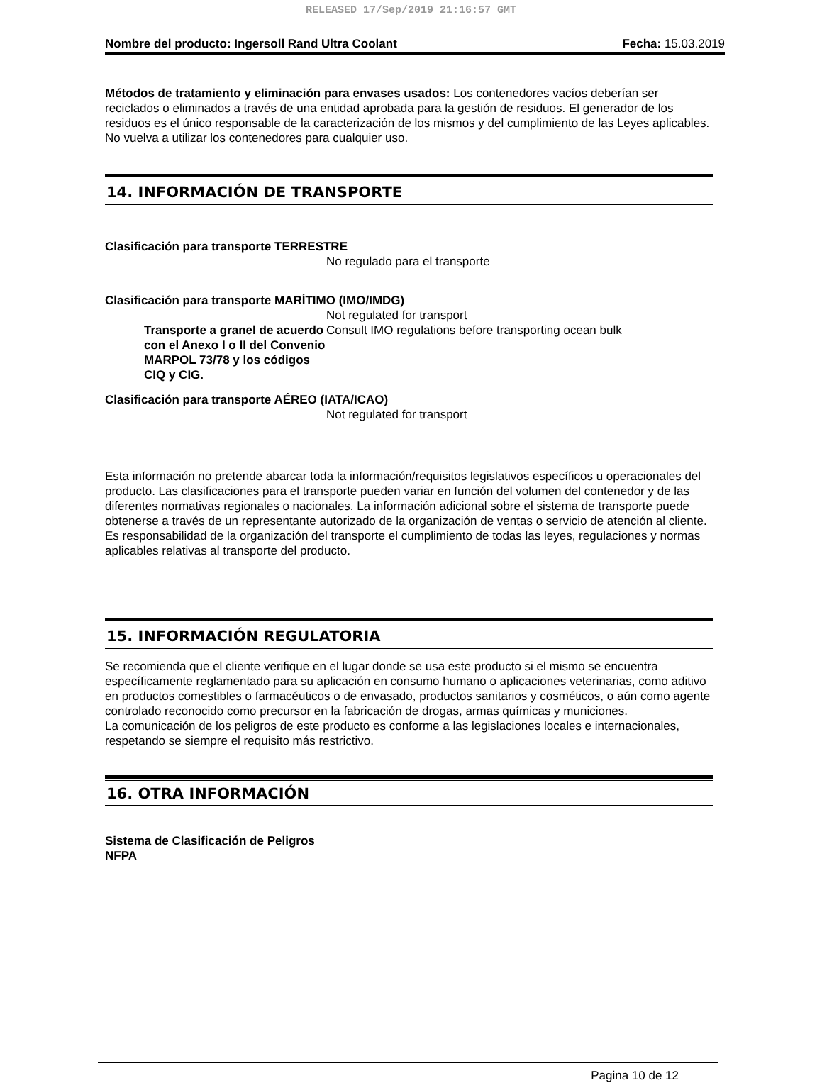RELEASED 17/Sep/2019 21:16:57 GMT
Nombre del producto: Ingersoll Rand Ultra Coolant Fecha: 15.03.2019
Métodos de tratamiento y eliminación para envases usados: Los contenedores vacíos deberían ser reciclados o eliminados a través de una entidad aprobada para la gestión de residuos. El generador de los residuos es el único responsable de la caracterización de los mismos y del cumplimiento de las Leyes aplicables. No vuelva a utilizar los contenedores para cualquier uso.
14. INFORMACIÓN DE TRANSPORTE
Clasificación para transporte TERRESTRE
No regulado para el transporte
Clasificación para transporte MARÍTIMO (IMO/IMDG)
Not regulated for transport
Transporte a granel de acuerdo con el Anexo I o II del Convenio MARPOL 73/78 y los códigos CIQ y CIG.
Consult IMO regulations before transporting ocean bulk
Clasificación para transporte AÉREO (IATA/ICAO)
Not regulated for transport
Esta información no pretende abarcar toda la información/requisitos legislativos específicos u operacionales del producto. Las clasificaciones para el transporte pueden variar en función del volumen del contenedor y de las diferentes normativas regionales o nacionales. La información adicional sobre el sistema de transporte puede obtenerse a través de un representante autorizado de la organización de ventas o servicio de atención al cliente. Es responsabilidad de la organización del transporte el cumplimiento de todas las leyes, regulaciones y normas aplicables relativas al transporte del producto.
15. INFORMACIÓN REGULATORIA
Se recomienda que el cliente verifique en el lugar donde se usa este producto si el mismo se encuentra específicamente reglamentado para su aplicación en consumo humano o aplicaciones veterinarias, como aditivo en productos comestibles o farmacéuticos o de envasado, productos sanitarios y cosméticos, o aún como agente controlado reconocido como precursor en la fabricación de drogas, armas químicas y municiones.
La comunicación de los peligros de este producto es conforme a las legislaciones locales e internacionales, respetando se siempre el requisito más restrictivo.
16. OTRA INFORMACIÓN
Sistema de Clasificación de Peligros
NFPA
Pagina 10 de 12